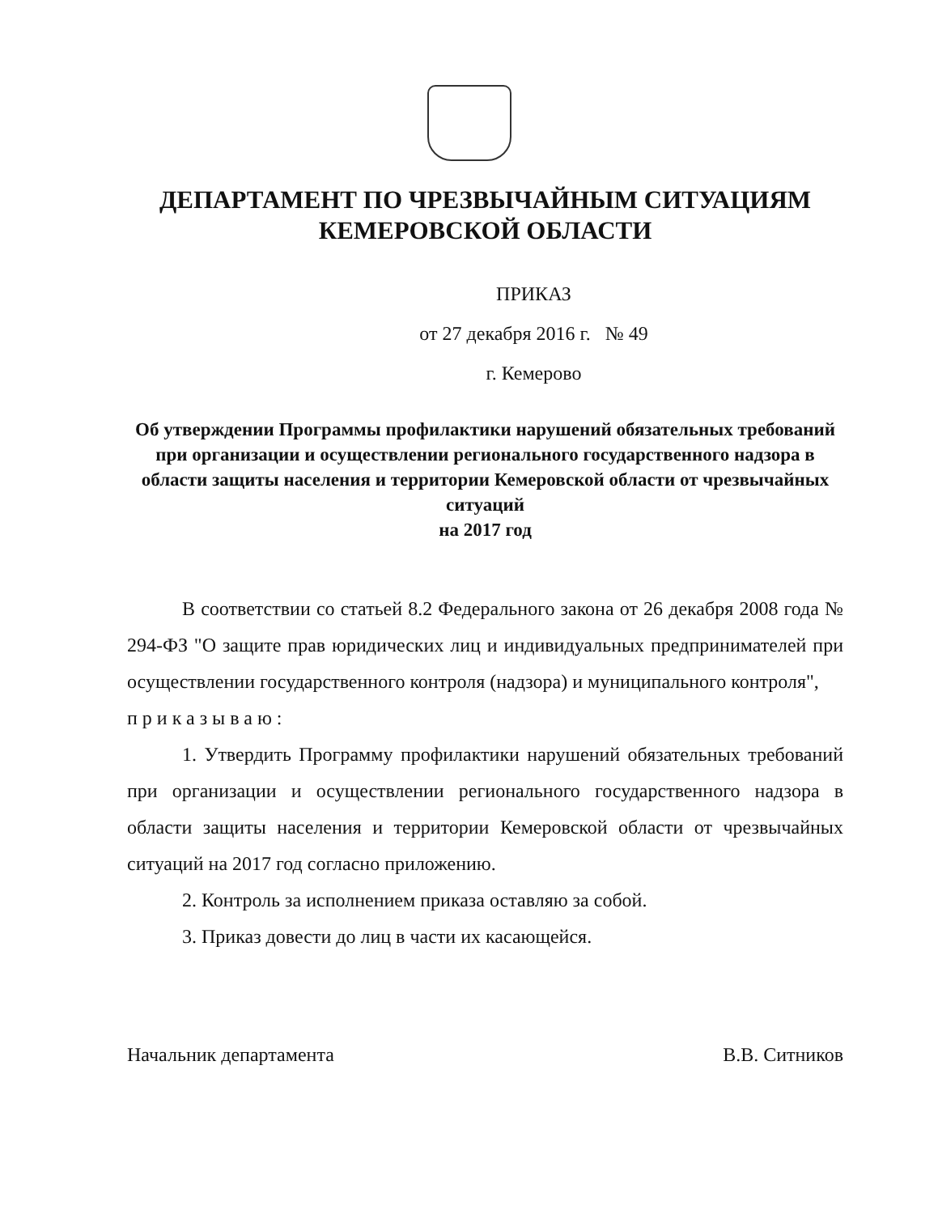ДЕПАРТАМЕНТ ПО ЧРЕЗВЫЧАЙНЫМ СИТУАЦИЯМ
КЕМЕРОВСКОЙ ОБЛАСТИ
ПРИКАЗ
от 27 декабря 2016 г. № 49
г. Кемерово
Об утверждении Программы профилактики нарушений обязательных требований при организации и осуществлении регионального государственного надзора в области защиты населения и территории Кемеровской области от чрезвычайных ситуаций
на 2017 год
В соответствии со статьей 8.2 Федерального закона от 26 декабря 2008 года № 294-ФЗ "О защите прав юридических лиц и индивидуальных предпринимателей при осуществлении государственного контроля (надзора) и муниципального контроля",
приказываю:
1. Утвердить Программу профилактики нарушений обязательных требований при организации и осуществлении регионального государственного надзора в области защиты населения и территории Кемеровской области от чрезвычайных ситуаций на 2017 год согласно приложению.
2. Контроль за исполнением приказа оставляю за собой.
3. Приказ довести до лиц в части их касающейся.
Начальник департамента В.В. Ситников